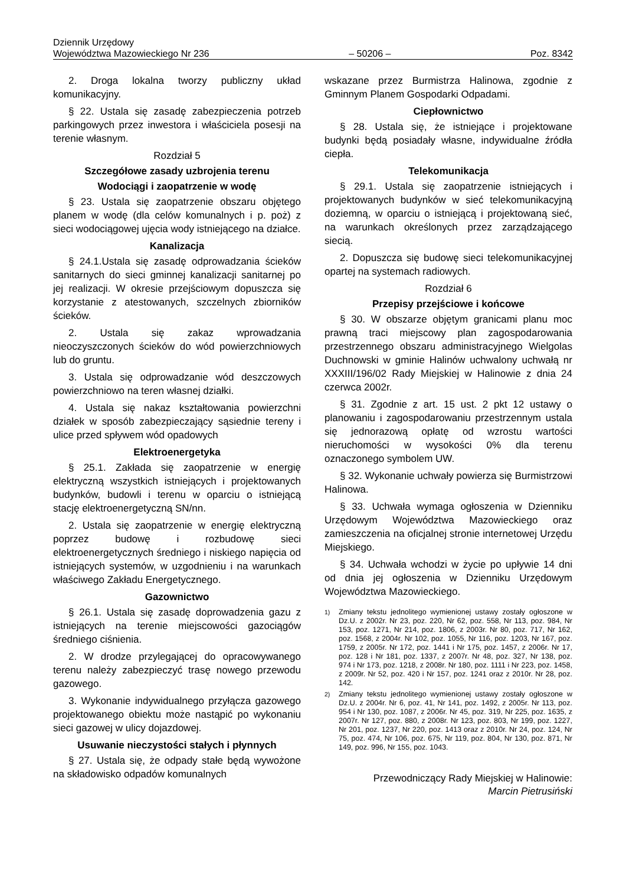Dziennik Urzędowy
Województwa Mazowieckiego Nr 236 – 50206 – Poz. 8342
2. Droga lokalna tworzy publiczny układ komunikacyjny.
§ 22. Ustala się zasadę zabezpieczenia potrzeb parkingowych przez inwestora i właściciela posesji na terenie własnym.
Rozdział 5
Szczegółowe zasady uzbrojenia terenu
Wodociągi i zaopatrzenie w wodę
§ 23. Ustala się zaopatrzenie obszaru objętego planem w wodę (dla celów komunalnych i p. poż) z sieci wodociągowej ujęcia wody istniejącego na działce.
Kanalizacja
§ 24.1.Ustala się zasadę odprowadzania ścieków sanitarnych do sieci gminnej kanalizacji sanitarnej po jej realizacji. W okresie przejściowym dopuszcza się korzystanie z atestowanych, szczelnych zbiorników ścieków.
2. Ustala się zakaz wprowadzania nieoczyszczonych ścieków do wód powierzchniowych lub do gruntu.
3. Ustala się odprowadzanie wód deszczowych powierzchniowo na teren własnej działki.
4. Ustala się nakaz kształtowania powierzchni działek w sposób zabezpieczający sąsiednie tereny i ulice przed spływem wód opadowych
Elektroenergetyka
§ 25.1. Zakłada się zaopatrzenie w energię elektryczną wszystkich istniejących i projektowanych budynków, budowli i terenu w oparciu o istniejącą stację elektroenergetyczną SN/nn.
2. Ustala się zaopatrzenie w energię elektryczną poprzez budowę i rozbudowę sieci elektroenergetycznych średniego i niskiego napięcia od istniejących systemów, w uzgodnieniu i na warunkach właściwego Zakładu Energetycznego.
Gazownictwo
§ 26.1. Ustala się zasadę doprowadzenia gazu z istniejących na terenie miejscowości gazociągów średniego ciśnienia.
2. W drodze przylegającej do opracowywanego terenu należy zabezpieczyć trasę nowego przewodu gazowego.
3. Wykonanie indywidualnego przyłącza gazowego projektowanego obiektu może nastąpić po wykonaniu sieci gazowej w ulicy dojazdowej.
Usuwanie nieczystości stałych i płynnych
§ 27. Ustala się, że odpady stałe będą wywożone na składowisko odpadów komunalnych
wskazane przez Burmistrza Halinowa, zgodnie z Gminnym Planem Gospodarki Odpadami.
Ciepłownictwo
§ 28. Ustala się, że istniejące i projektowane budynki będą posiadały własne, indywidualne źródła ciepła.
Telekomunikacja
§ 29.1. Ustala się zaopatrzenie istniejących i projektowanych budynków w sieć telekomunikacyjną doziemną, w oparciu o istniejącą i projektowaną sieć, na warunkach określonych przez zarządzającego siecią.
2. Dopuszcza się budowę sieci telekomunikacyjnej opartej na systemach radiowych.
Rozdział 6
Przepisy przejściowe i końcowe
§ 30. W obszarze objętym granicami planu moc prawną traci miejscowy plan zagospodarowania przestrzennego obszaru administracyjnego Wielgolas Duchnowski w gminie Halinów uchwalony uchwałą nr XXXIII/196/02 Rady Miejskiej w Halinowie z dnia 24 czerwca 2002r.
§ 31. Zgodnie z art. 15 ust. 2 pkt 12 ustawy o planowaniu i zagospodarowaniu przestrzennym ustala się jednorazową opłatę od wzrostu wartości nieruchomości w wysokości 0% dla terenu oznaczonego symbolem UW.
§ 32. Wykonanie uchwały powierza się Burmistrzowi Halinowa.
§ 33. Uchwała wymaga ogłoszenia w Dzienniku Urzędowym Województwa Mazowieckiego oraz zamieszczenia na oficjalnej stronie internetowej Urzędu Miejskiego.
§ 34. Uchwała wchodzi w życie po upływie 14 dni od dnia jej ogłoszenia w Dzienniku Urzędowym Województwa Mazowieckiego.
<sup>1)</sup> Zmiany tekstu jednolitego wymienionej ustawy zostały ogłoszone w Dz.U. z 2002r. Nr 23, poz. 220, Nr 62, poz. 558, Nr 113, poz. 984, Nr 153, poz. 1271, Nr 214, poz. 1806, z 2003r. Nr 80, poz. 717, Nr 162, poz. 1568, z 2004r. Nr 102, poz. 1055, Nr 116, poz. 1203, Nr 167, poz. 1759, z 2005r. Nr 172, poz. 1441 i Nr 175, poz. 1457, z 2006r. Nr 17, poz. 128 i Nr 181, poz. 1337, z 2007r. Nr 48, poz. 327, Nr 138, poz. 974 i Nr 173, poz. 1218, z 2008r. Nr 180, poz. 1111 i Nr 223, poz. 1458, z 2009r. Nr 52, poz. 420 i Nr 157, poz. 1241 oraz z 2010r. Nr 28, poz. 142.
<sup>2)</sup> Zmiany tekstu jednolitego wymienionej ustawy zostały ogłoszone w Dz.U. z 2004r. Nr 6, poz. 41, Nr 141, poz. 1492, z 2005r. Nr 113, poz. 954 i Nr 130, poz. 1087, z 2006r. Nr 45, poz. 319, Nr 225, poz. 1635, z 2007r. Nr 127, poz. 880, z 2008r. Nr 123, poz. 803, Nr 199, poz. 1227, Nr 201, poz. 1237, Nr 220, poz. 1413 oraz z 2010r. Nr 24, poz. 124, Nr 75, poz. 474, Nr 106, poz. 675, Nr 119, poz. 804, Nr 130, poz. 871, Nr 149, poz. 996, Nr 155, poz. 1043.
Przewodniczący Rady Miejskiej w Halinowie:
Marcin Pietrusiński